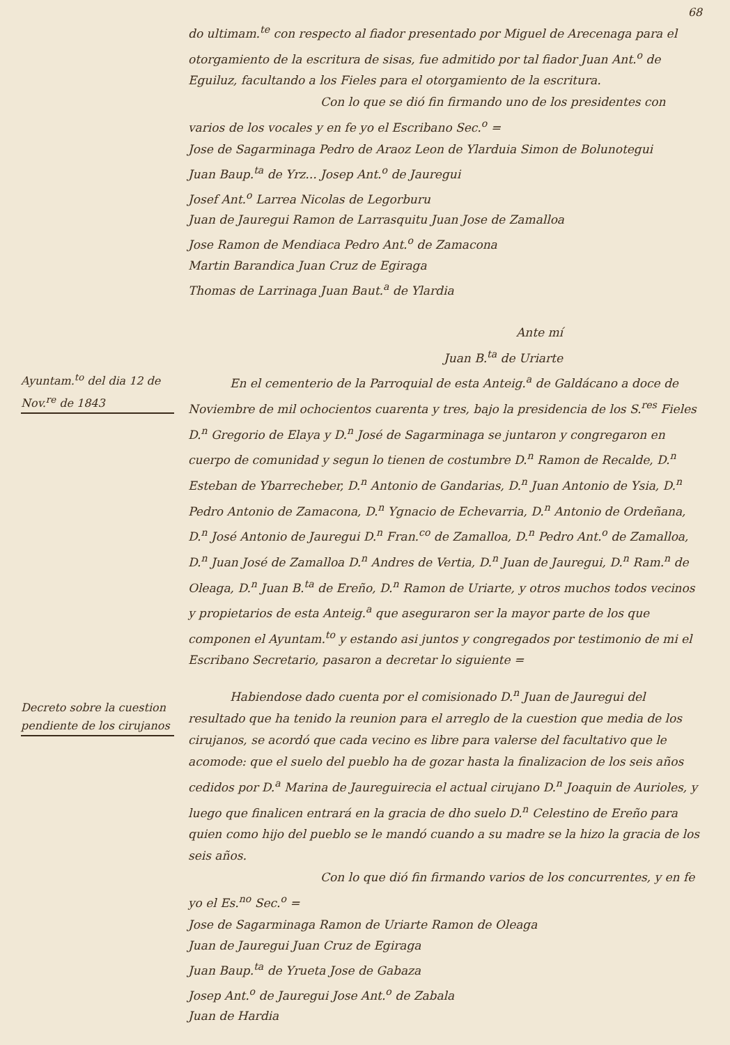68
do ultimam.<sup>te</sup> con respecto al fiador presentado por Miguel de Arecenaga para el otorgamiento de la escritura de sisas, fue admitido por tal fiador Juan Ant.<sup>o</sup> de Eguiluz, facultando a los Fieles para el otorgamiento de la escritura.
Con lo que se dió fin firmando uno de los presidentes con varios de los vocales y en fe yo el Escribano Sec.<sup>o</sup> =
Jose de Sagarminaga Pedro de Araoz Leon de Ylarduia Simon de Bolunotegui
Juan Baup.<sup>ta</sup> de Yrz... Josep Ant.<sup>o</sup> de Jauregui
Josef Ant.<sup>o</sup> Larrea Nicolas de Legorburu
Juan de Jauregui Ramon de Larrasquitu Juan Jose de Zamalloa
Jose Ramon de Mendiaca Pedro Ant.<sup>o</sup> de Zamacona
Martin Barandica Juan Cruz de Egiraga
Thomas de Larrinaga Juan Baut.<sup>a</sup> de Ylardia
Ante mí
Juan B.<sup>ta</sup> de Uriarte
Ayuntam.<sup>to</sup> del dia 12 de Nov.<sup>re</sup> de 1843
En el cementerio de la Parroquial de esta Anteig.<sup>a</sup> de Galdácano a doce de Noviembre de mil ochocientos cuarenta y tres, bajo la presidencia de los S.<sup>res</sup> Fieles D.<sup>n</sup> Gregorio de Elaya y D.<sup>n</sup> José de Sagarminaga se juntaron y congregaron en cuerpo de comunidad y segun lo tienen de costumbre D.<sup>n</sup> Ramon de Recalde, D.<sup>n</sup> Esteban de Ybarrecheber, D.<sup>n</sup> Antonio de Gandarias, D.<sup>n</sup> Juan Antonio de Ysia, D.<sup>n</sup> Pedro Antonio de Zamacona, D.<sup>n</sup> Ygnacio de Echevarria, D.<sup>n</sup> Antonio de Ordeñana, D.<sup>n</sup> José Antonio de Jauregui D.<sup>n</sup> Fran.<sup>co</sup> de Zamalloa, D.<sup>n</sup> Pedro Ant.<sup>o</sup> de Zamalloa, D.<sup>n</sup> Juan José de Zamalloa D.<sup>n</sup> Andres de Vertia, D.<sup>n</sup> Juan de Jauregui, D.<sup>n</sup> Ram.<sup>n</sup> de Oleaga, D.<sup>n</sup> Juan B.<sup>ta</sup> de Ereño, D.<sup>n</sup> Ramon de Uriarte, y otros muchos todos vecinos y propietarios de esta Anteig.<sup>a</sup> que aseguraron ser la mayor parte de los que componen el Ayuntam.<sup>to</sup> y estando asi juntos y congregados por testimonio de mi el Escribano Secretario, pasaron a decretar lo siguiente =
Decreto sobre la cuestion pendiente de los cirujanos
Habiendose dado cuenta por el comisionado D.<sup>n</sup> Juan de Jauregui del resultado que ha tenido la reunion para el arreglo de la cuestion que media de los cirujanos, se acordó que cada vecino es libre para valerse del facultativo que le acomode: que el suelo del pueblo ha de gozar hasta la finalizacion de los seis años cedidos por D.<sup>a</sup> Marina de Jaureguirecia el actual cirujano D.<sup>n</sup> Joaquin de Aurioles, y luego que finalicen entrará en la gracia de dho suelo D.<sup>n</sup> Celestino de Ereño para quien como hijo del pueblo se le mandó cuando a su madre se la hizo la gracia de los seis años.
Con lo que dió fin firmando varios de los concurrentes, y en fe yo el Es.<sup>no</sup> Sec.<sup>o</sup> =
Jose de Sagarminaga Ramon de Uriarte Ramon de Oleaga
Juan de Jauregui Juan Cruz de Egiraga
Juan Baup.<sup>ta</sup> de Yrueta Jose de Gabaza
Josep Ant.<sup>o</sup> de Jauregui Jose Ant.<sup>o</sup> de Zabala
Juan de Hardia